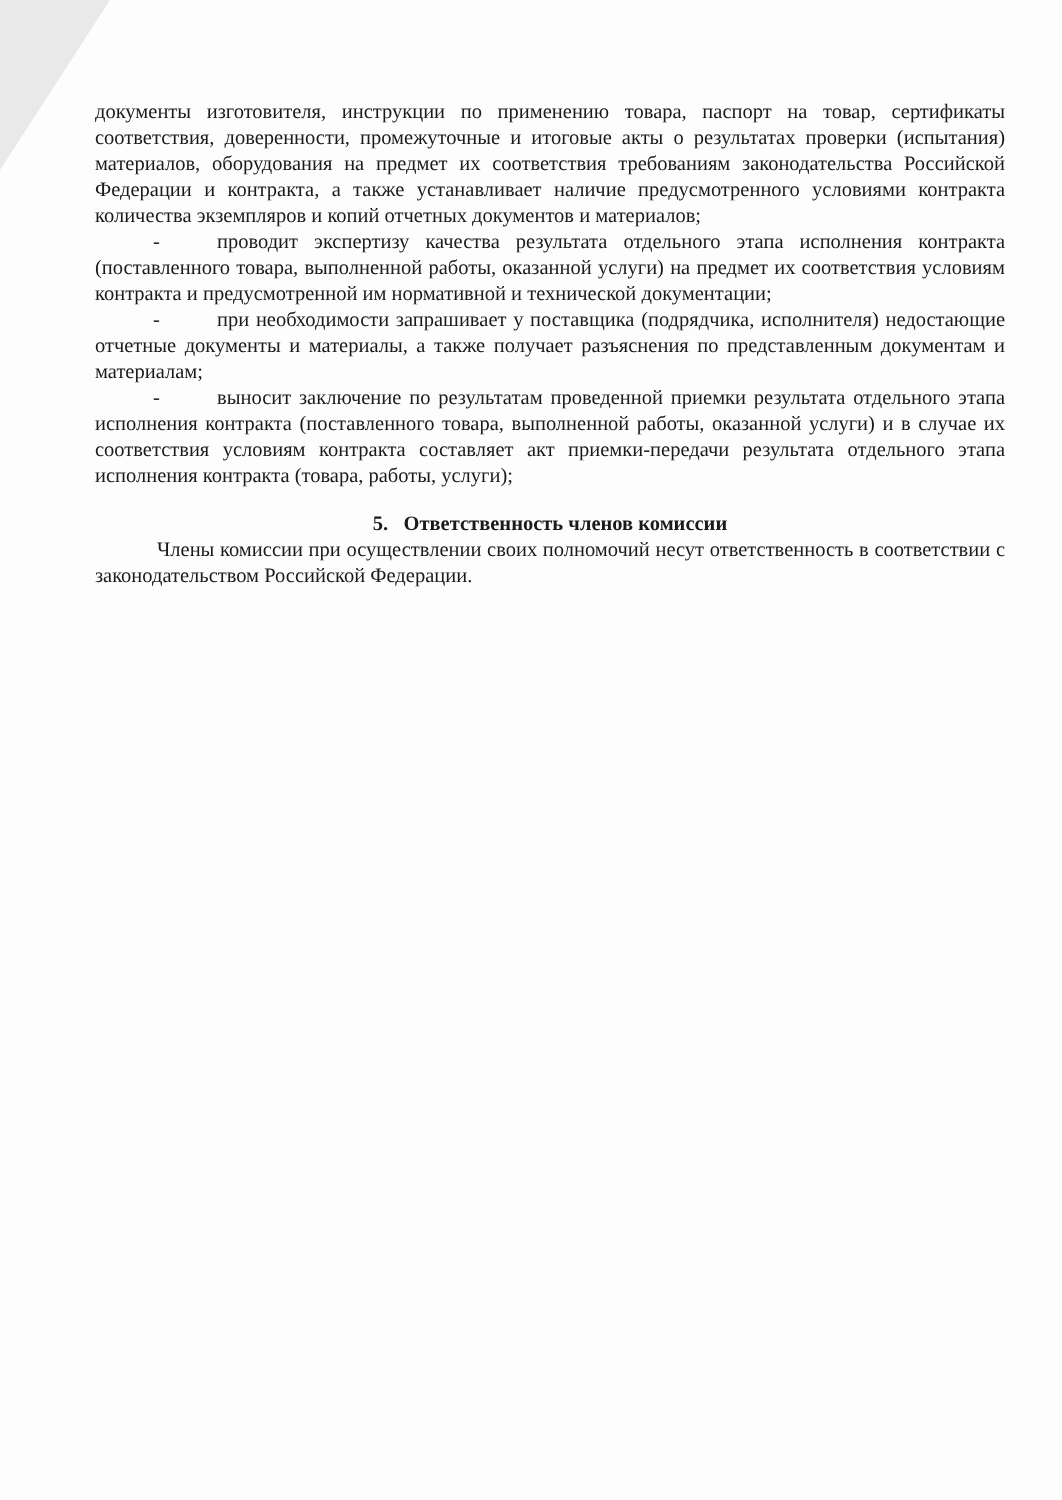документы изготовителя, инструкции по применению товара, паспорт на товар, сертификаты соответствия, доверенности, промежуточные и итоговые акты о результатах проверки (испытания) материалов, оборудования на предмет их соответствия требованиям законодательства Российской Федерации и контракта, а также устанавливает наличие предусмотренного условиями контракта количества экземпляров и копий отчетных документов и материалов;
- проводит экспертизу качества результата отдельного этапа исполнения контракта (поставленного товара, выполненной работы, оказанной услуги) на предмет их соответствия условиям контракта и предусмотренной им нормативной и технической документации;
- при необходимости запрашивает у поставщика (подрядчика, исполнителя) недостающие отчетные документы и материалы, а также получает разъяснения по представленным документам и материалам;
- выносит заключение по результатам проведенной приемки результата отдельного этапа исполнения контракта (поставленного товара, выполненной работы, оказанной услуги) и в случае их соответствия условиям контракта составляет акт приемки-передачи результата отдельного этапа исполнения контракта (товара, работы, услуги);
5. Ответственность членов комиссии
Члены комиссии при осуществлении своих полномочий несут ответственность в соответствии с законодательством Российской Федерации.